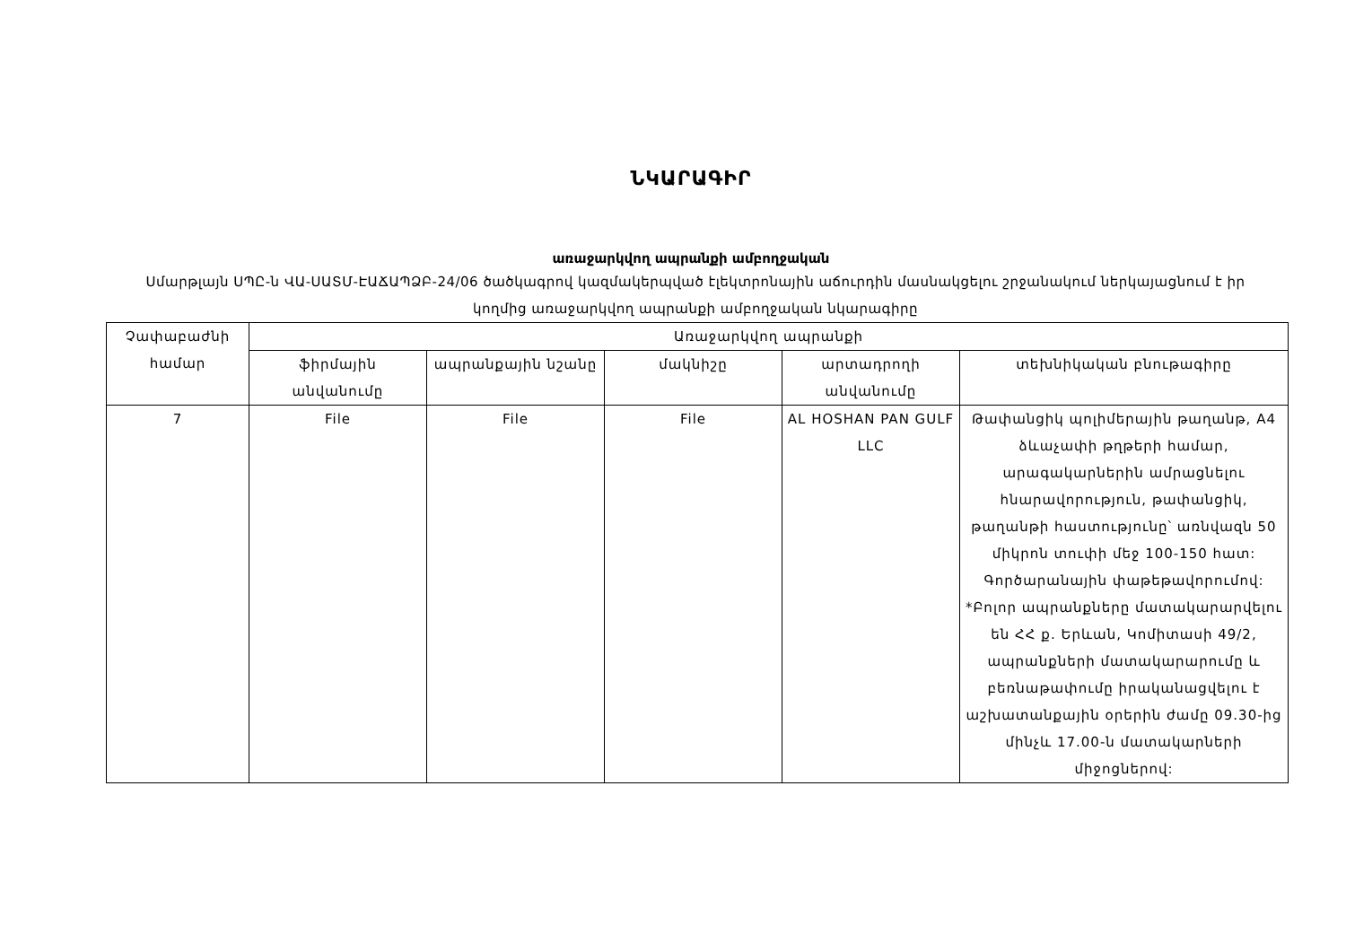ՆԿԱՐԱԳԻՐ
առաջարկվող ապրանքի ամբողջական
Սմարթլայն ՍՊԸ-ն ՎԱ-ՍԱՏՄ-ԷԱՃԱՊՁԲ-24/06 ծածկագրով կազմակերպված էլեկտրոնային աճուրդին մասնակցելու շրջանակում ներկայացնում է իր կողմից առաջարկվող ապրանքի ամբողջական նկարագիրը
| Չափաբաժնի համար | Առաջարկվող ապրանքի | | | | |
| --- | --- | --- | --- | --- | --- |
| | ֆիրմային անվանումը | ապրանքային նշանը | մակնիշը | արտադրողի անվանումը | տեխնիկական բնութագիրը |
| 7 | File | File | File | AL HOSHAN PAN GULF LLC | Թափանցիկ պոլիմերային թաղանթ, A4 ձևաչափի թղթերի համար, արագակարներին ամրացնելու հնարավորություն, թափանցիկ, թաղանթի հաստությունը՝ առնվազն 50 միկրոն տուփի մեջ 100-150 հատ: Գործարանային փաթեթավորումով: *Բոլոր ապրանքները մատակարարվելու են ՀՀ ք. Երևան, Կոմիտասի 49/2, ապրանքների մատակարարումը և բեռնաթափումը իրականացվելու է աշխատանքային օրերին ժամը 09.30-ից մինչև 17.00-ն մատակարների միջոցներով: |